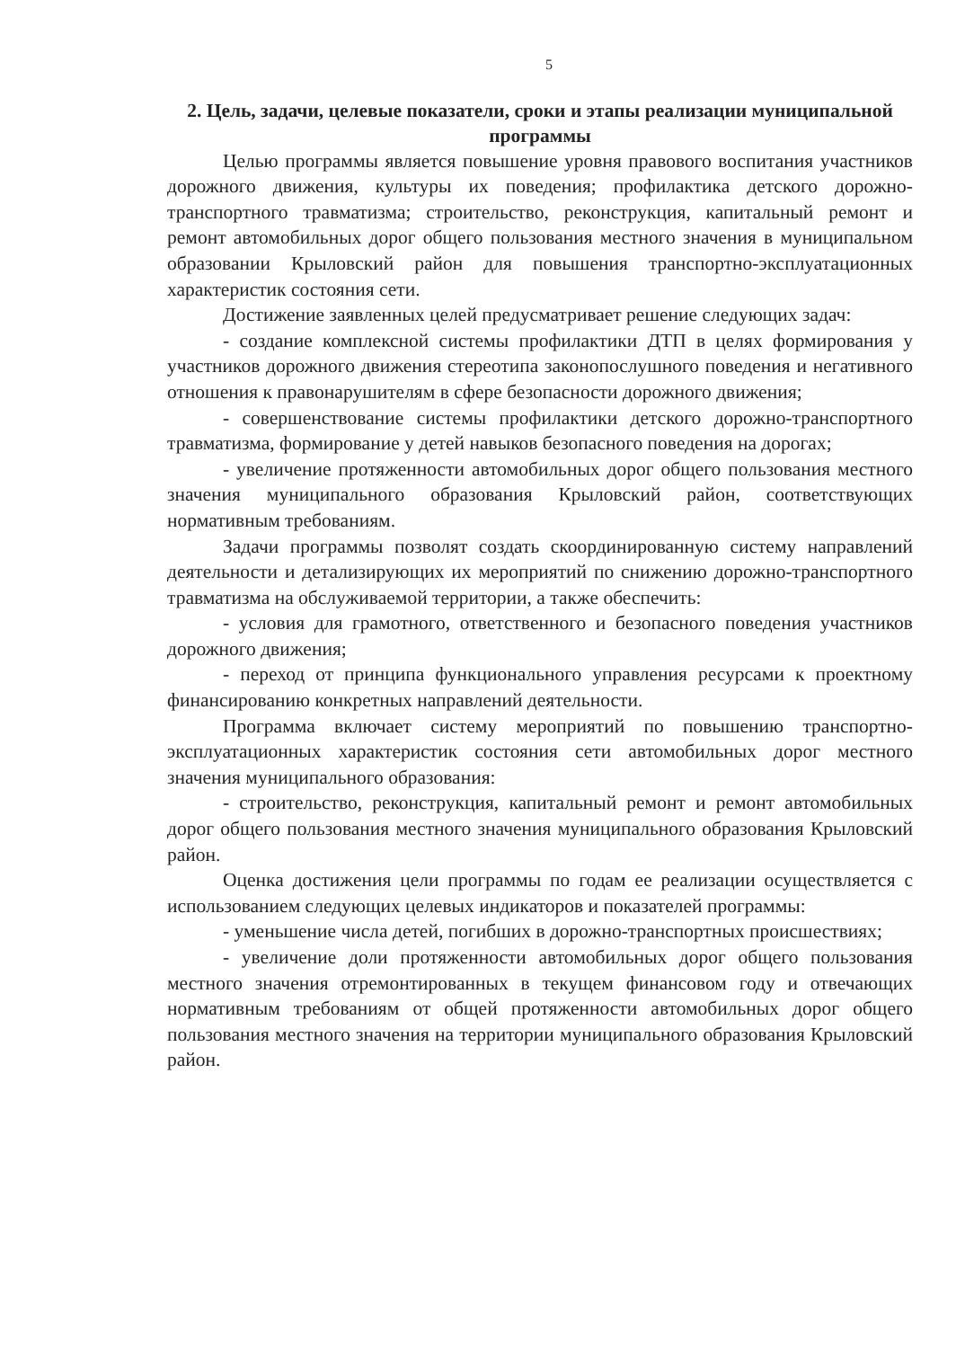5
2. Цель, задачи, целевые показатели, сроки и этапы реализации муниципальной программы
Целью программы является повышение уровня правового воспитания участников дорожного движения, культуры их поведения; профилактика детского дорожно-транспортного травматизма; строительство, реконструкция, капитальный ремонт и ремонт автомобильных дорог общего пользования местного значения в муниципальном образовании Крыловский район для повышения транспортно-эксплуатационных характеристик состояния сети.
Достижение заявленных целей предусматривает решение следующих задач:
- создание комплексной системы профилактики ДТП в целях формирования у участников дорожного движения стереотипа законопослушного поведения и негативного отношения к правонарушителям в сфере безопасности дорожного движения;
- совершенствование системы профилактики детского дорожно-транспортного травматизма, формирование у детей навыков безопасного поведения на дорогах;
- увеличение протяженности автомобильных дорог общего пользования местного значения муниципального образования Крыловский район, соответствующих нормативным требованиям.
Задачи программы позволят создать скоординированную систему направлений деятельности и детализирующих их мероприятий по снижению дорожно-транспортного травматизма на обслуживаемой территории, а также обеспечить:
- условия для грамотного, ответственного и безопасного поведения участников дорожного движения;
- переход от принципа функционального управления ресурсами к проектному финансированию конкретных направлений деятельности.
Программа включает систему мероприятий по повышению транспортно-эксплуатационных характеристик состояния сети автомобильных дорог местного значения муниципального образования:
- строительство, реконструкция, капитальный ремонт и ремонт автомобильных дорог общего пользования местного значения муниципального образования Крыловский район.
Оценка достижения цели программы по годам ее реализации осуществляется с использованием следующих целевых индикаторов и показателей программы:
- уменьшение числа детей, погибших в дорожно-транспортных происшествиях;
- увеличение доли протяженности автомобильных дорог общего пользования местного значения отремонтированных в текущем финансовом году и отвечающих нормативным требованиям от общей протяженности автомобильных дорог общего пользования местного значения на территории муниципального образования Крыловский район.